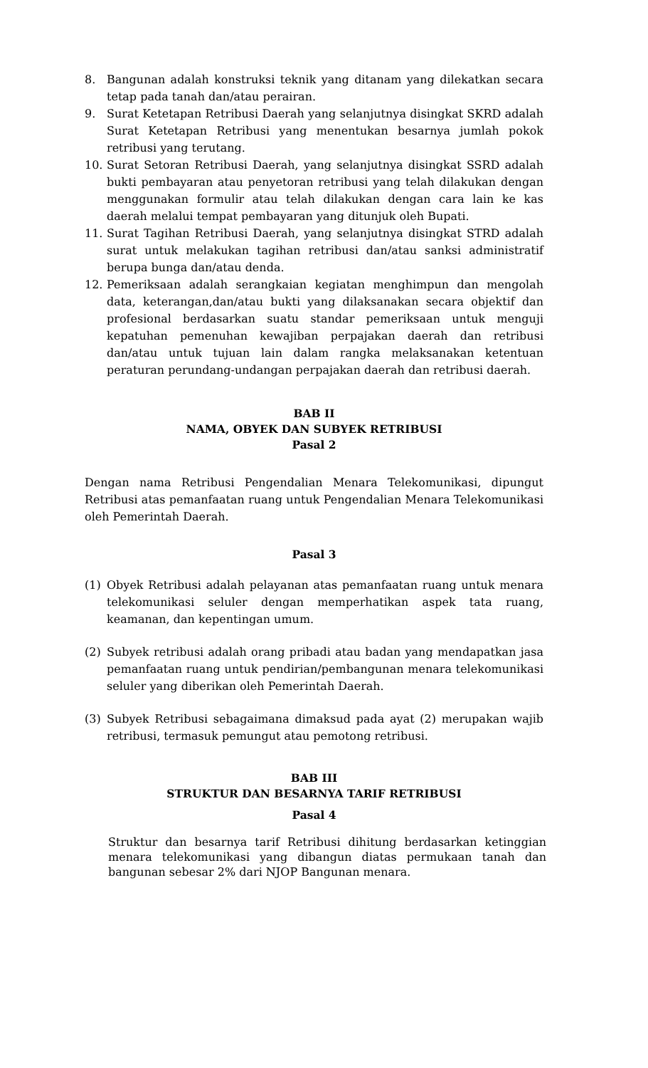8. Bangunan adalah konstruksi teknik yang ditanam yang dilekatkan secara tetap pada tanah dan/atau perairan.
9. Surat Ketetapan Retribusi Daerah yang selanjutnya disingkat SKRD adalah Surat Ketetapan Retribusi yang menentukan besarnya jumlah pokok retribusi yang terutang.
10. Surat Setoran Retribusi Daerah, yang selanjutnya disingkat SSRD adalah bukti pembayaran atau penyetoran retribusi yang telah dilakukan dengan menggunakan formulir atau telah dilakukan dengan cara lain ke kas daerah melalui tempat pembayaran yang ditunjuk oleh Bupati.
11. Surat Tagihan Retribusi Daerah, yang selanjutnya disingkat STRD adalah surat untuk melakukan tagihan retribusi dan/atau sanksi administratif berupa bunga dan/atau denda.
12. Pemeriksaan adalah serangkaian kegiatan menghimpun dan mengolah data, keterangan,dan/atau bukti yang dilaksanakan secara objektif dan profesional berdasarkan suatu standar pemeriksaan untuk menguji kepatuhan pemenuhan kewajiban perpajakan daerah dan retribusi dan/atau untuk tujuan lain dalam rangka melaksanakan ketentuan peraturan perundang-undangan perpajakan daerah dan retribusi daerah.
BAB II
NAMA, OBYEK DAN SUBYEK RETRIBUSI
Pasal 2
Dengan nama Retribusi Pengendalian Menara Telekomunikasi, dipungut Retribusi atas pemanfaatan ruang untuk Pengendalian Menara Telekomunikasi oleh Pemerintah Daerah.
Pasal 3
(1) Obyek Retribusi adalah pelayanan atas pemanfaatan ruang untuk menara telekomunikasi seluler dengan memperhatikan aspek tata ruang, keamanan, dan kepentingan umum.
(2) Subyek retribusi adalah orang pribadi atau badan yang mendapatkan jasa pemanfaatan ruang untuk pendirian/pembangunan menara telekomunikasi seluler yang diberikan oleh Pemerintah Daerah.
(3) Subyek Retribusi sebagaimana dimaksud pada ayat (2) merupakan wajib retribusi, termasuk pemungut atau pemotong retribusi.
BAB III
STRUKTUR DAN BESARNYA TARIF RETRIBUSI
Pasal 4
Struktur dan besarnya tarif Retribusi dihitung berdasarkan ketinggian menara telekomunikasi yang dibangun diatas permukaan tanah dan bangunan sebesar 2% dari NJOP Bangunan menara.